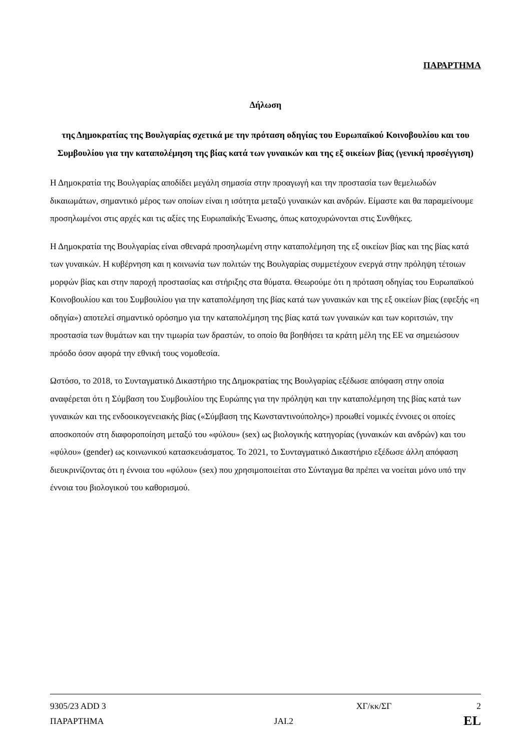ΠΑΡΑΡΤΗΜΑ
Δήλωση
της Δημοκρατίας της Βουλγαρίας σχετικά με την πρόταση οδηγίας του Ευρωπαϊκού Κοινοβουλίου και του Συμβουλίου για την καταπολέμηση της βίας κατά των γυναικών και της εξ οικείων βίας (γενική προσέγγιση)
Η Δημοκρατία της Βουλγαρίας αποδίδει μεγάλη σημασία στην προαγωγή και την προστασία των θεμελιωδών δικαιωμάτων, σημαντικό μέρος των οποίων είναι η ισότητα μεταξύ γυναικών και ανδρών. Είμαστε και θα παραμείνουμε προσηλωμένοι στις αρχές και τις αξίες της Ευρωπαϊκής Ένωσης, όπως κατοχυρώνονται στις Συνθήκες.
Η Δημοκρατία της Βουλγαρίας είναι σθεναρά προσηλωμένη στην καταπολέμηση της εξ οικείων βίας και της βίας κατά των γυναικών. Η κυβέρνηση και η κοινωνία των πολιτών της Βουλγαρίας συμμετέχουν ενεργά στην πρόληψη τέτοιων μορφών βίας και στην παροχή προστασίας και στήριξης στα θύματα. Θεωρούμε ότι η πρόταση οδηγίας του Ευρωπαϊκού Κοινοβουλίου και του Συμβουλίου για την καταπολέμηση της βίας κατά των γυναικών και της εξ οικείων βίας (εφεξής «η οδηγία») αποτελεί σημαντικό ορόσημο για την καταπολέμηση της βίας κατά των γυναικών και των κοριτσιών, την προστασία των θυμάτων και την τιμωρία των δραστών, το οποίο θα βοηθήσει τα κράτη μέλη της ΕΕ να σημειώσουν πρόοδο όσον αφορά την εθνική τους νομοθεσία.
Ωστόσο, το 2018, το Συνταγματικό Δικαστήριο της Δημοκρατίας της Βουλγαρίας εξέδωσε απόφαση στην οποία αναφέρεται ότι η Σύμβαση του Συμβουλίου της Ευρώπης για την πρόληψη και την καταπολέμηση της βίας κατά των γυναικών και της ενδοοικογενειακής βίας («Σύμβαση της Κωνσταντινούπολης») προωθεί νομικές έννοιες οι οποίες αποσκοπούν στη διαφοροποίηση μεταξύ του «φύλου» (sex) ως βιολογικής κατηγορίας (γυναικών και ανδρών) και του «φύλου» (gender) ως κοινωνικού κατασκευάσματος. Το 2021, το Συνταγματικό Δικαστήριο εξέδωσε άλλη απόφαση διευκρινίζοντας ότι η έννοια του «φύλου» (sex) που χρησιμοποιείται στο Σύνταγμα θα πρέπει να νοείται μόνο υπό την έννοια του βιολογικού του καθορισμού.
9305/23 ADD 3 ΧΓ/κκ/ΣΓ 2
ΠΑΡΑΡΤΗΜΑ JAI.2 EL